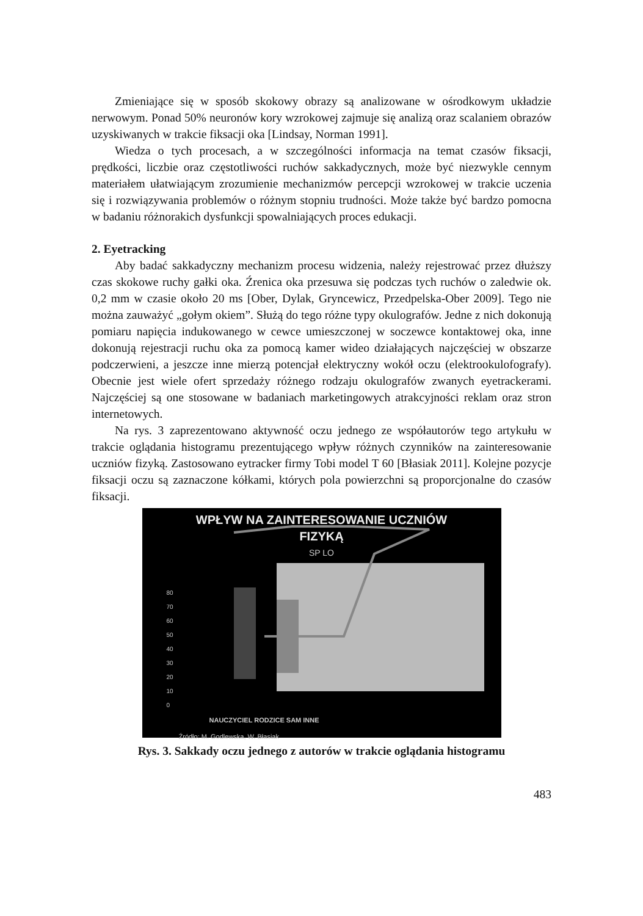Zmieniające się w sposób skokowy obrazy są analizowane w ośrodkowym układzie nerwowym. Ponad 50% neuronów kory wzrokowej zajmuje się analizą oraz scalaniem obrazów uzyskiwanych w trakcie fiksacji oka [Lindsay, Norman 1991].
Wiedza o tych procesach, a w szczególności informacja na temat czasów fiksacji, prędkości, liczbie oraz częstotliwości ruchów sakkadycznych, może być niezwykle cennym materiałem ułatwiającym zrozumienie mechanizmów percepcji wzrokowej w trakcie uczenia się i rozwiązywania problemów o różnym stopniu trudności. Może także być bardzo pomocna w badaniu różnorakich dysfunkcji spowalniających proces edukacji.
2. Eyetracking
Aby badać sakkadyczny mechanizm procesu widzenia, należy rejestrować przez dłuższy czas skokowe ruchy gałki oka. Źrenica oka przesuwa się podczas tych ruchów o zaledwie ok. 0,2 mm w czasie około 20 ms [Ober, Dylak, Gryncewicz, Przedpelska-Ober 2009]. Tego nie można zauważyć „gołym okiem”. Służą do tego różne typy okulografów. Jedne z nich dokonują pomiaru napięcia indukowanego w cewce umieszczonej w soczewce kontaktowej oka, inne dokonują rejestracji ruchu oka za pomocą kamer wideo działających najczęściej w obszarze podczerwieni, a jeszcze inne mierzą potencjał elektryczny wokół oczu (elektrookulofografy). Obecnie jest wiele ofert sprzedaży różnego rodzaju okulografów zwanych eyetrackerami. Najczęściej są one stosowane w badaniach marketingowych atrakcyjności reklam oraz stron internetowych.
Na rys. 3 zaprezentowano aktywność oczu jednego ze współautorów tego artykułu w trakcie oglądania histogramu prezentującego wpływ różnych czynników na zainteresowanie uczniów fizyką. Zastosowano eytracker firmy Tobi model T 60 [Błasiak 2011]. Kolejne pozycje fiksacji oczu są zaznaczone kółkami, których pola powierzchni są proporcjonalne do czasów fiksacji.
WPŁYW NA ZAINTERESOWANIE UCZNIÓW
FIZYKĄ
SP LO
80
70
60
50
40
30
20
10
0
NAUCZYCIEL RODZICE SAM INNE
Źródło: M. Godlewska, W. Błasiak
Rys. 3. Sakkady oczu jednego z autorów w trakcie oglądania histogramu
483